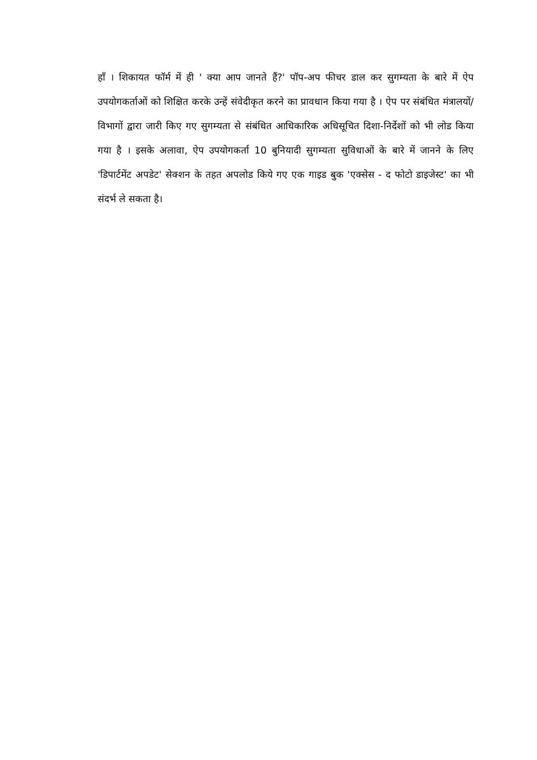हाँ । शिकायत फॉर्म में ही ' क्या आप जानते हैं?' पॉप-अप फीचर डाल कर सुगम्यता के बारे में ऐप उपयोगकर्ताओं को शिक्षित करके उन्हें संवेदीकृत करने का प्रावधान किया गया है । ऐप पर संबंधित मंत्रालयों/विभागों द्वारा जारी किए गए सुगम्यता से संबंधित आधिकारिक अधिसूचित दिशा-निर्देशों को भी लोड किया गया है । इसके अलावा, ऐप उपयोगकर्ता 10 बुनियादी सुगम्यता सुविधाओं के बारे में जानने के लिए 'डिपार्टमेंट अपडेट' सेक्शन के तहत अपलोड किये गए एक गाइड बुक 'एक्सेस - द फोटो डाइजेस्ट' का भी संदर्भ ले सकता है।